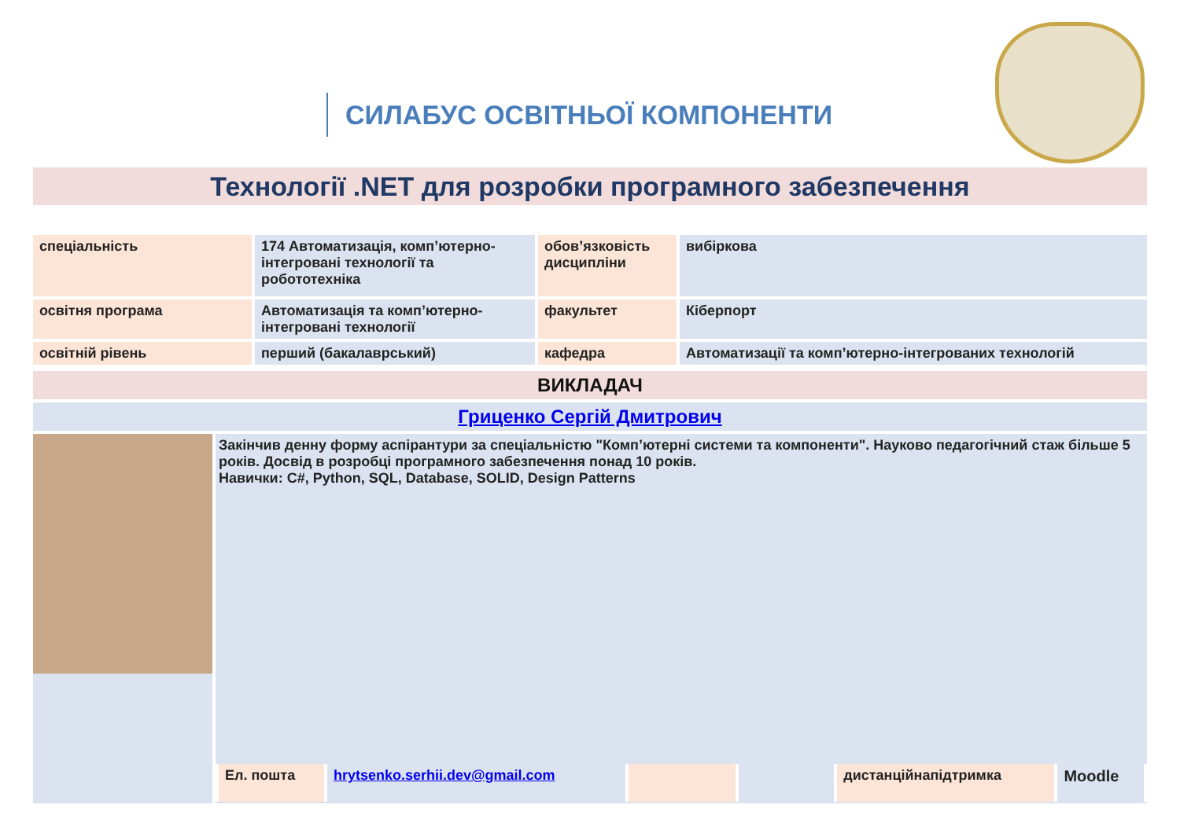СИЛАБУС ОСВІТНЬОЇ КОМПОНЕНТИ
Технології .NET для розробки програмного забезпечення
| спеціальність | 174 Автоматизація, комп’ютерно-інтегровані технології та робототехніка | обов’язковість дисципліни | вибіркова |
| освітня програма | Автоматизація та комп’ютерно-інтегровані технології | факультет | Кіберпорт |
| освітній рівень | перший (бакалаврський) | кафедра | Автоматизації та комп’ютерно-інтегрованих технологій |
| ВИКЛАДАЧ | |
| Гриценко Сергій Дмитрович | |
| | Закінчив денну форму аспірантури за спеціальністю "Комп’ютерні системи та компоненти". Науково педагогічний стаж більше 5 років. Досвід в розробці програмного забезпечення понад 10 років. Навички: C#, Python, SQL, Database, SOLID, Design Patterns / Ел. пошта / hrytsenko.serhii.dev@gmail.com / / / дистанційнапідтримка / Moodle / |